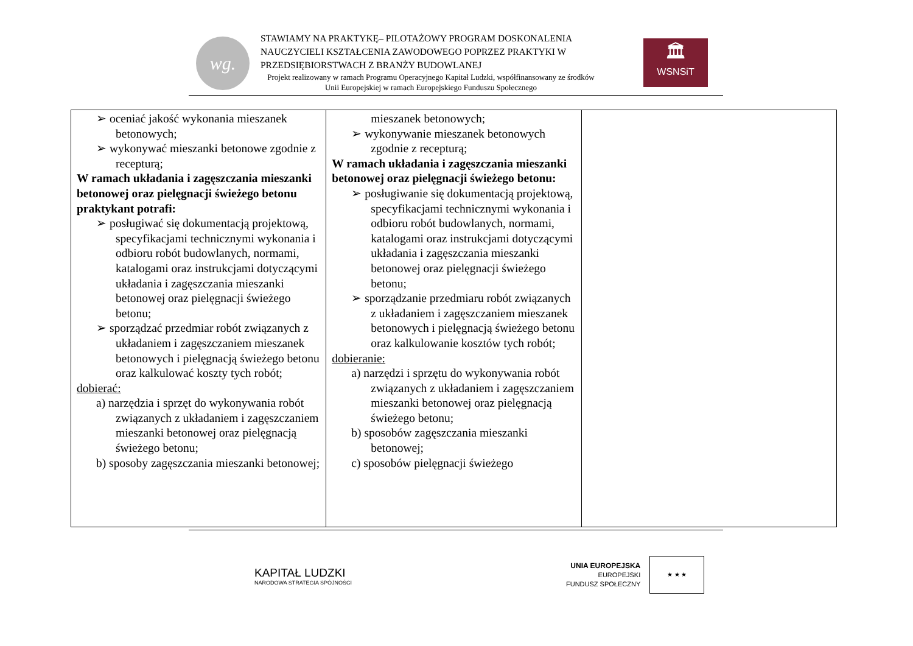wg.
STAWIAMY NA PRAKTYKĘ– PILOTAŻOWY PROGRAM DOSKONALENIA NAUCZYCIELI KSZTAŁCENIA ZAWODOWEGO POPRZEZ PRAKTYKI W PRZEDSIĘBIORSTWACH Z BRANŻY BUDOWLANEJ
Projekt realizowany w ramach Programu Operacyjnego Kapitał Ludzki, współfinansowany ze środków Unii Europejskiej w ramach Europejskiego Funduszu Społecznego
🏛
WSNSiT
| ➢ oceniać jakość wykonania mieszanek betonowych; ➢ wykonywać mieszanki betonowe zgodnie z recepturą; W ramach układania i zagęszczania mieszanki betonowej oraz pielęgnacji świeżego betonu praktykant potrafi: ➢ posługiwać się dokumentacją projektową, specyfikacjami technicznymi wykonania i odbioru robót budowlanych, normami, katalogami oraz instrukcjami dotyczącymi układania i zagęszczania mieszanki betonowej oraz pielęgnacji świeżego betonu; ➢ sporządzać przedmiar robót związanych z układaniem i zagęszczaniem mieszanek betonowych i pielęgnacją świeżego betonu oraz kalkulować koszty tych robót; dobierać: a) narzędzia i sprzęt do wykonywania robót związanych z układaniem i zagęszczaniem mieszanki betonowej oraz pielęgnacją świeżego betonu; b) sposoby zagęszczania mieszanki betonowej; | mieszanek betonowych; ➢ wykonywanie mieszanek betonowych zgodnie z recepturą; W ramach układania i zagęszczania mieszanki betonowej oraz pielęgnacji świeżego betonu: ➢ posługiwanie się dokumentacją projektową, specyfikacjami technicznymi wykonania i odbioru robót budowlanych, normami, katalogami oraz instrukcjami dotyczącymi układania i zagęszczania mieszanki betonowej oraz pielęgnacji świeżego betonu; ➢ sporządzanie przedmiaru robót związanych z układaniem i zagęszczaniem mieszanek betonowych i pielęgnacją świeżego betonu oraz kalkulowanie kosztów tych robót; dobieranie: a) narzędzi i sprzętu do wykonywania robót związanych z układaniem i zagęszczaniem mieszanki betonowej oraz pielęgnacją świeżego betonu; b) sposobów zagęszczania mieszanki betonowej; c) sposobów pielęgnacji świeżego | |
KAPITAŁ LUDZKI
NARODOWA STRATEGIA SPÓJNOŚCI
UNIA EUROPEJSKA
EUROPEJSKI
FUNDUSZ SPOŁECZNY
★ ★ ★